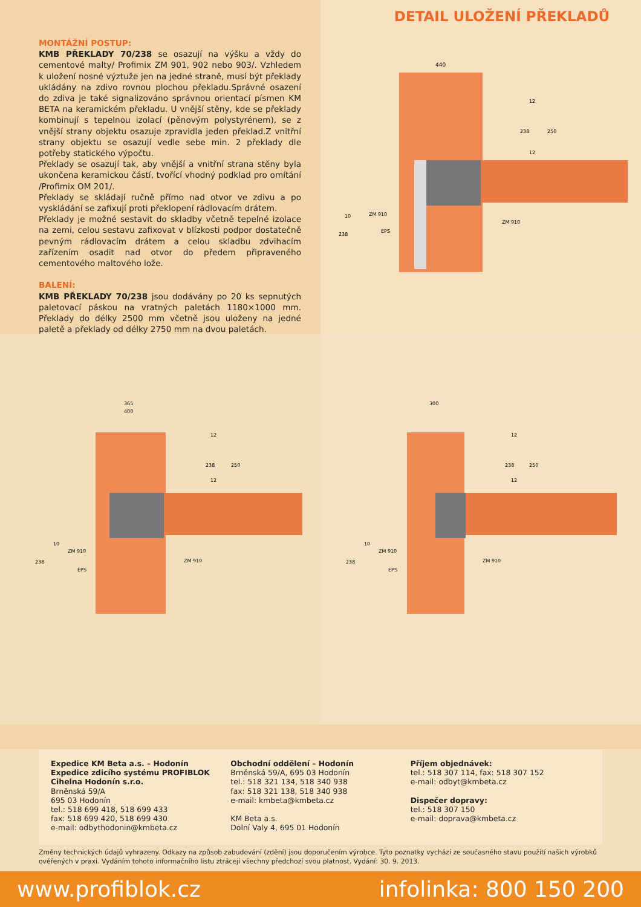MONTÁŽNÍ POSTUP:
KMB PŘEKLADY 70/238 se osazují na výšku a vždy do cementové malty/ Profimix ZM 901, 902 nebo 903/. Vzhledem k uložení nosné výztuže jen na jedné straně, musí být překlady ukládány na zdivo rovnou plochou překladu.Správné osazení do zdiva je také signalizováno správnou orientací písmen KM BETA na keramickém překladu. U vnější stěny, kde se překlady kombinují s tepelnou izolací (pěnovým polystyrénem), se z vnější strany objektu osazuje zpravidla jeden překlad.Z vnitřní strany objektu se osazují vedle sebe min. 2 překlady dle potřeby statického výpočtu.
Překlady se osazují tak, aby vnější a vnitřní strana stěny byla ukončena keramickou částí, tvořící vhodný podklad pro omítání /Profimix OM 201/.
Překlady se skládají ručně přímo nad otvor ve zdivu a po vyskládání se zafixují proti překlopení rádlovacím drátem.
Překlady je možné sestavit do skladby včetně tepelné izolace na zemi, celou sestavu zafixovat v blízkosti podpor dostatečně pevným rádlovacím drátem a celou skladbu zdvihacím zařízením osadit nad otvor do předem připraveného cementového maltového lože.
BALENÍ:
KMB PŘEKLADY 70/238 jsou dodávány po 20 ks sepnutých paletovací páskou na vratných paletách 1180×1000 mm. Překlady do délky 2500 mm včetně jsou uloženy na jedné paletě a překlady od délky 2750 mm na dvou paletách.
DETAIL ULOŽENÍ PŘEKLADŮ
440
ZM 910
EPS
ZM 910
10
238
12
238
250
12
365
400
ZM 910
EPS
ZM 910
10
238
12
238
250
12
300
ZM 910
EPS
ZM 910
10
238
12
238
250
12
Expedice KM Beta a.s. – Hodonín
Expedice zdicího systému PROFIBLOK
Cihelna Hodonín s.r.o.
Brněnská 59/A
695 03 Hodonín
tel.: 518 699 418, 518 699 433
fax: 518 699 420, 518 699 430
e-mail: odbythodonin@kmbeta.cz
Obchodní oddělení – Hodonín
Brněnská 59/A, 695 03 Hodonín
tel.: 518 321 134, 518 340 938
fax: 518 321 138, 518 340 938
e-mail: kmbeta@kmbeta.cz
KM Beta a.s.
Dolní Valy 4, 695 01 Hodonín
Příjem objednávek:
tel.: 518 307 114, fax: 518 307 152
e-mail: odbyt@kmbeta.cz
Dispečer dopravy:
tel.: 518 307 150
e-mail: doprava@kmbeta.cz
Změny technických údajů vyhrazeny. Odkazy na způsob zabudování (zdění) jsou doporučením výrobce. Tyto poznatky vychází ze současného stavu použití našich výrobků ověřených v praxi. Vydáním tohoto informačního listu ztrácejí všechny předchozí svou platnost. Vydání: 30. 9. 2013.
www.profiblok.cz infolinka: 800 150 200